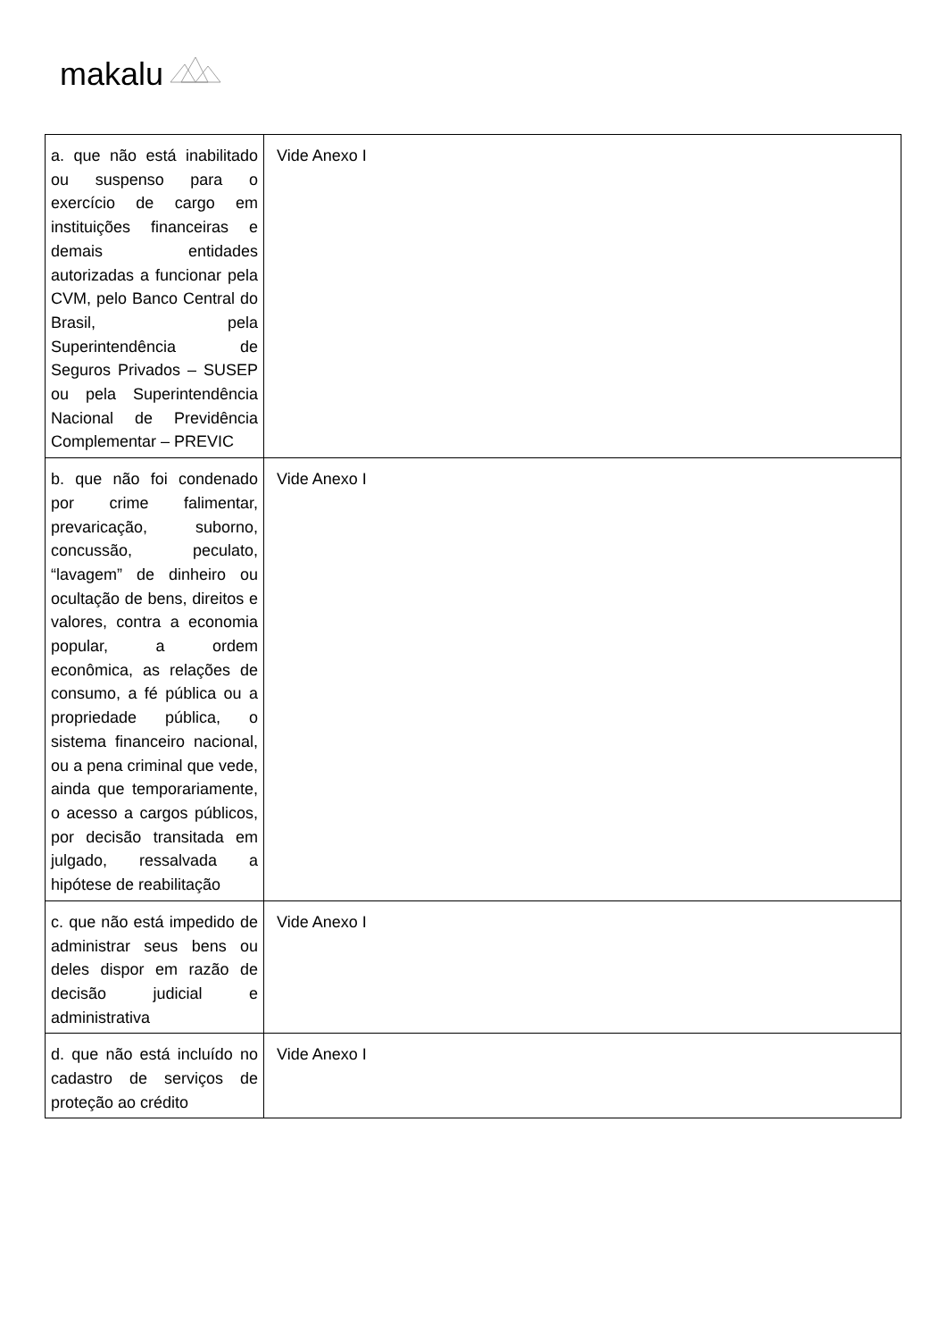makalu
| a. que não está inabilitado ou suspenso para o exercício de cargo em instituições financeiras e demais entidades autorizadas a funcionar pela CVM, pelo Banco Central do Brasil, pela Superintendência de Seguros Privados – SUSEP ou pela Superintendência Nacional de Previdência Complementar – PREVIC | Vide Anexo I |
| b. que não foi condenado por crime falimentar, prevaricação, suborno, concussão, peculato, “lavagem” de dinheiro ou ocultação de bens, direitos e valores, contra a economia popular, a ordem econômica, as relações de consumo, a fé pública ou a propriedade pública, o sistema financeiro nacional, ou a pena criminal que vede, ainda que temporariamente, o acesso a cargos públicos, por decisão transitada em julgado, ressalvada a hipótese de reabilitação | Vide Anexo I |
| c. que não está impedido de administrar seus bens ou deles dispor em razão de decisão judicial e administrativa | Vide Anexo I |
| d. que não está incluído no cadastro de serviços de proteção ao crédito | Vide Anexo I |